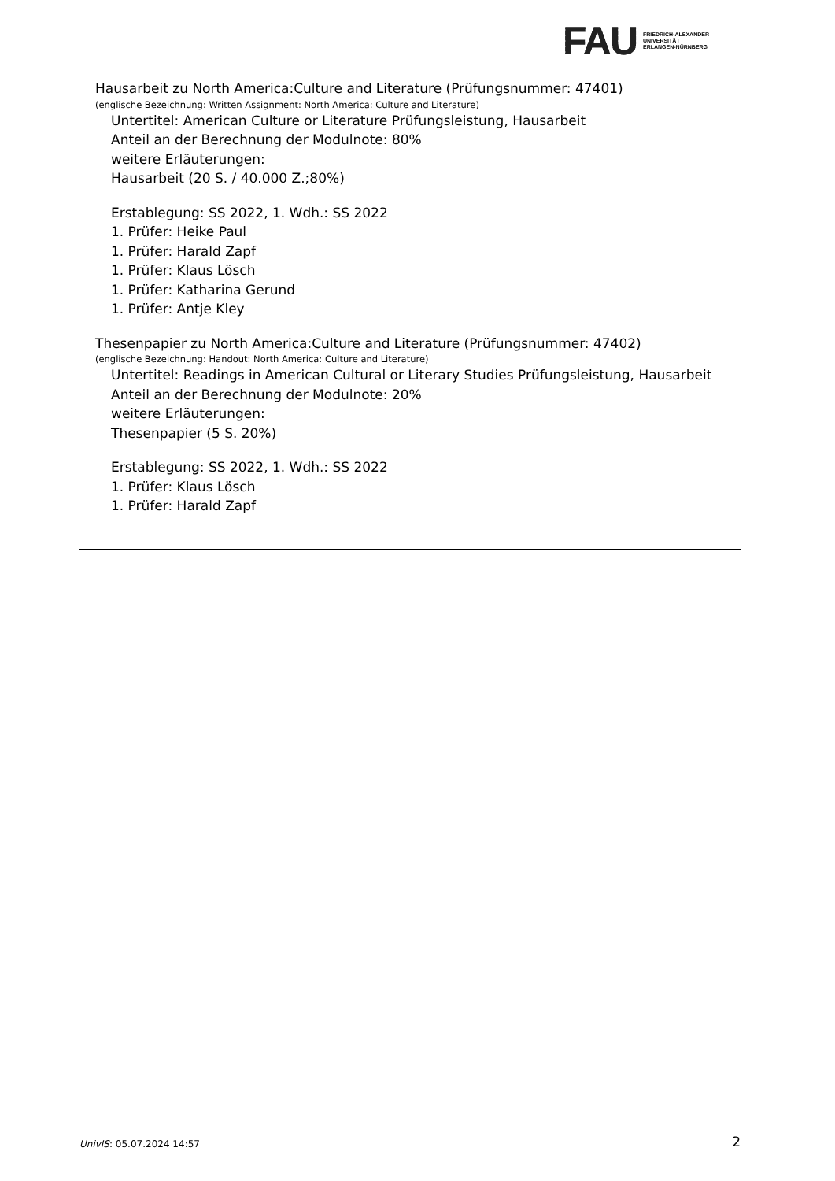FAU
FRIEDRICH-ALEXANDER
UNIVERSITÄT
ERLANGEN-NÜRNBERG
Hausarbeit zu North America:Culture and Literature (Prüfungsnummer: 47401)
(englische Bezeichnung: Written Assignment: North America: Culture and Literature)
Untertitel: American Culture or Literature Prüfungsleistung, Hausarbeit
Anteil an der Berechnung der Modulnote: 80%
weitere Erläuterungen:
Hausarbeit (20 S. / 40.000 Z.;80%)
Erstablegung: SS 2022, 1. Wdh.: SS 2022
1. Prüfer: Heike Paul
1. Prüfer: Harald Zapf
1. Prüfer: Klaus Lösch
1. Prüfer: Katharina Gerund
1. Prüfer: Antje Kley
Thesenpapier zu North America:Culture and Literature (Prüfungsnummer: 47402)
(englische Bezeichnung: Handout: North America: Culture and Literature)
Untertitel: Readings in American Cultural or Literary Studies Prüfungsleistung, Hausarbeit
Anteil an der Berechnung der Modulnote: 20%
weitere Erläuterungen:
Thesenpapier (5 S. 20%)
Erstablegung: SS 2022, 1. Wdh.: SS 2022
1. Prüfer: Klaus Lösch
1. Prüfer: Harald Zapf
UnivIS: 05.07.2024 14:57 2